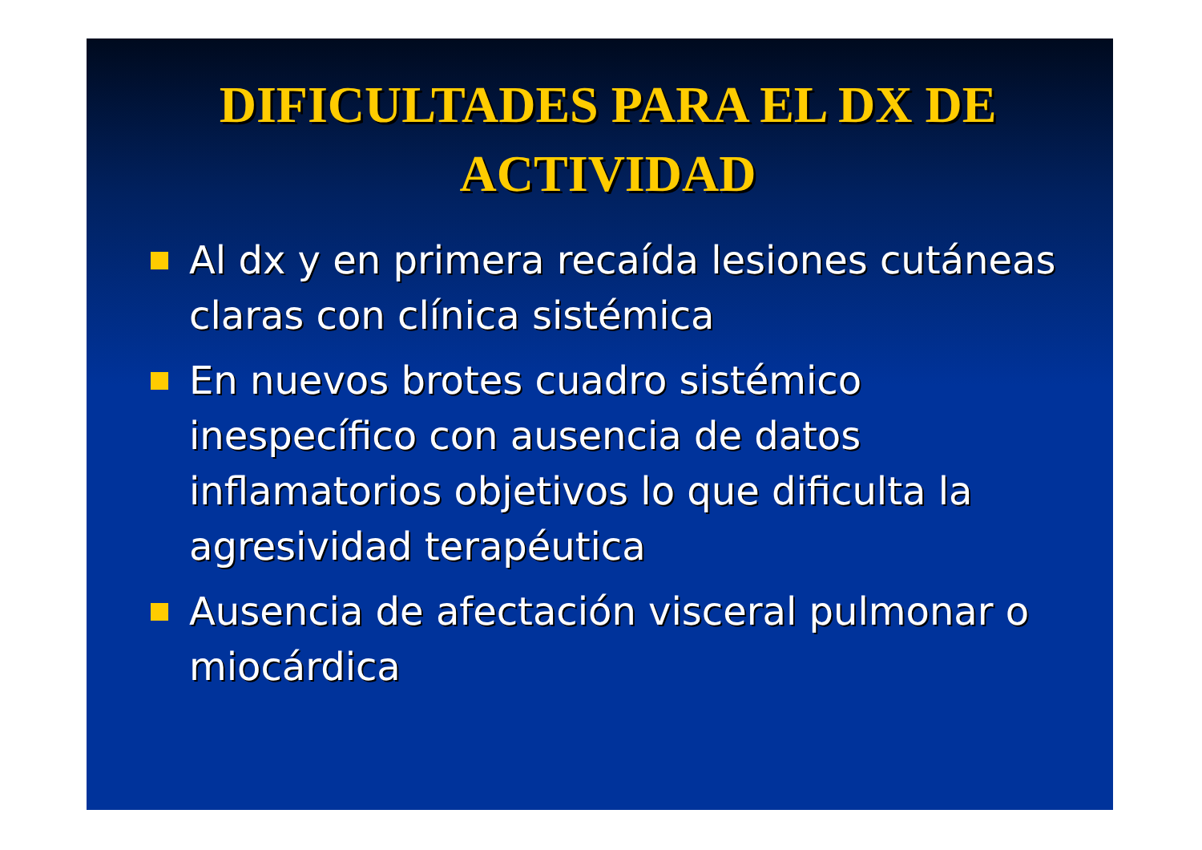DIFICULTADES PARA EL DX DE ACTIVIDAD
Al dx y en primera recaída lesiones cutáneas claras con clínica sistémica
En nuevos brotes cuadro sistémico inespecífico con ausencia de datos inflamatorios objetivos lo que dificulta la agresividad terapéutica
Ausencia de afectación visceral pulmonar o miocárdica